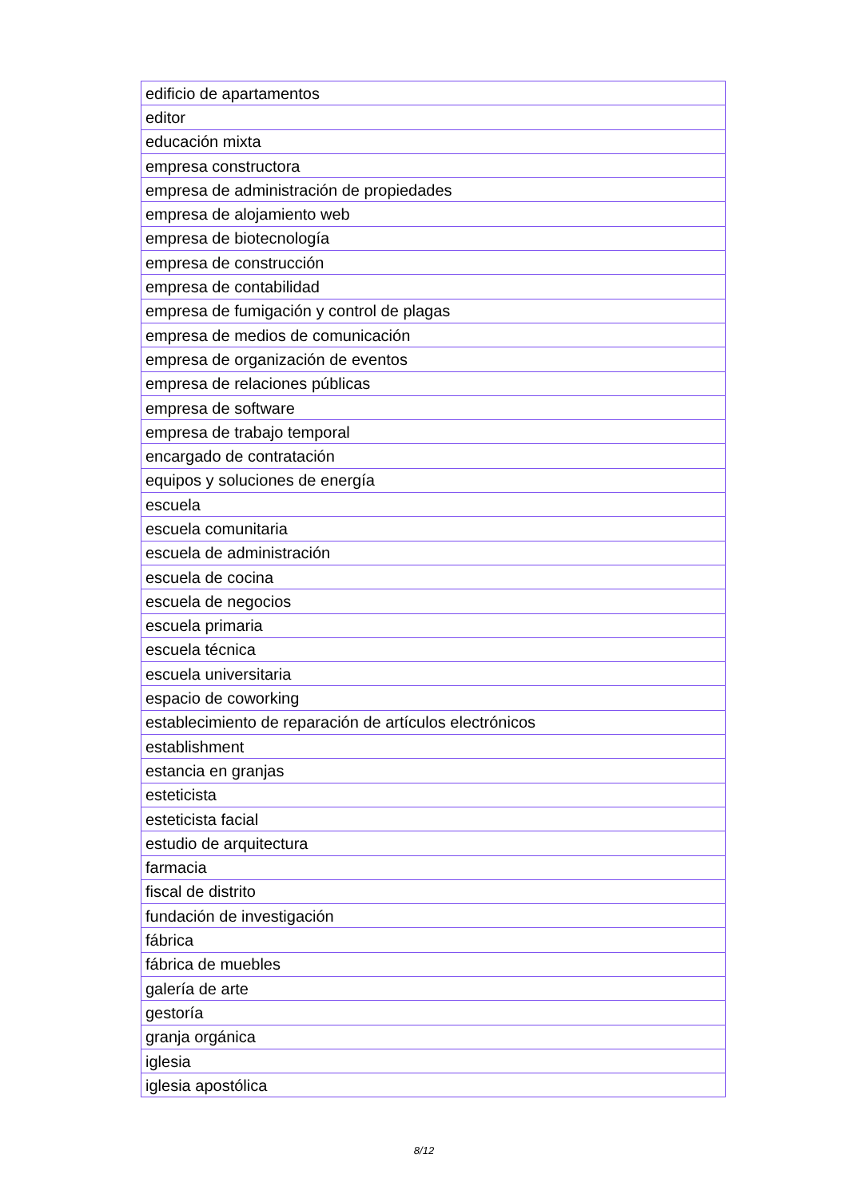| edificio de apartamentos |
| editor |
| educación mixta |
| empresa constructora |
| empresa de administración de propiedades |
| empresa de alojamiento web |
| empresa de biotecnología |
| empresa de construcción |
| empresa de contabilidad |
| empresa de fumigación y control de plagas |
| empresa de medios de comunicación |
| empresa de organización de eventos |
| empresa de relaciones públicas |
| empresa de software |
| empresa de trabajo temporal |
| encargado de contratación |
| equipos y soluciones de energía |
| escuela |
| escuela comunitaria |
| escuela de administración |
| escuela de cocina |
| escuela de negocios |
| escuela primaria |
| escuela técnica |
| escuela universitaria |
| espacio de coworking |
| establecimiento de reparación de artículos electrónicos |
| establishment |
| estancia en granjas |
| esteticista |
| esteticista facial |
| estudio de arquitectura |
| farmacia |
| fiscal de distrito |
| fundación de investigación |
| fábrica |
| fábrica de muebles |
| galería de arte |
| gestoría |
| granja orgánica |
| iglesia |
| iglesia apostólica |
8/12